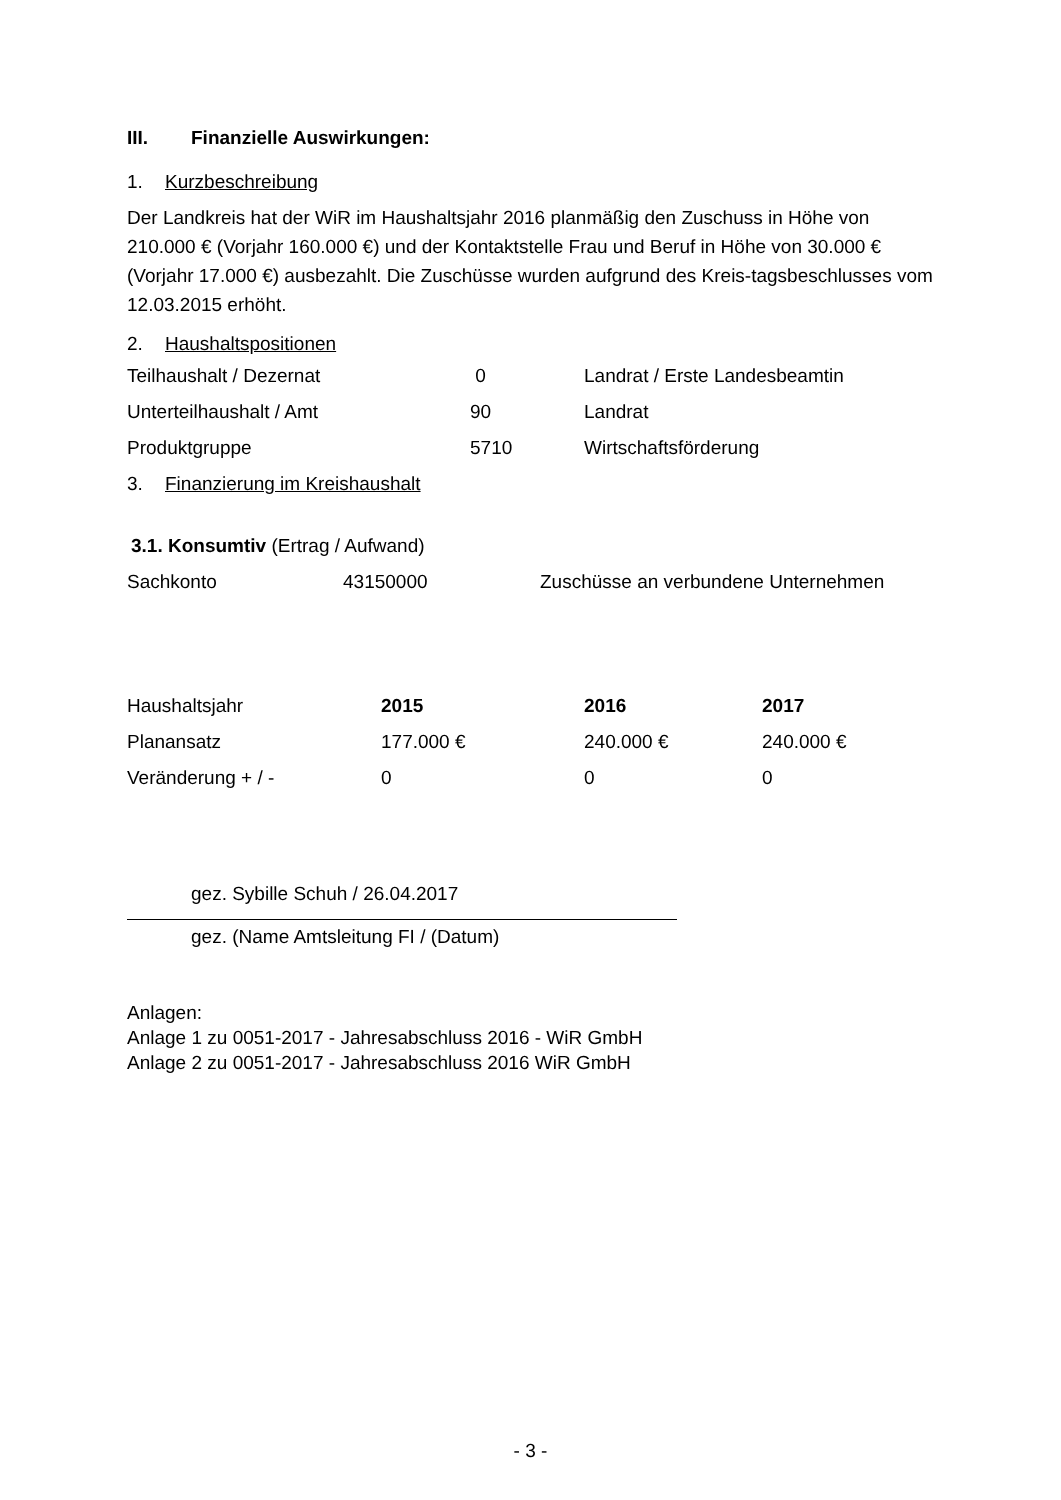III. Finanzielle Auswirkungen:
1. Kurzbeschreibung
Der Landkreis hat der WiR im Haushaltsjahr 2016 planmäßig den Zuschuss in Höhe von 210.000 € (Vorjahr 160.000 €) und der Kontaktstelle Frau und Beruf in Höhe von 30.000 € (Vorjahr 17.000 €) ausbezahlt. Die Zuschüsse wurden aufgrund des Kreis-tagsbeschlusses vom 12.03.2015 erhöht.
2. Haushaltspositionen
| Teilhaushalt / Dezernat | 0 | Landrat / Erste Landesbeamtin |
| Unterteilhaushalt / Amt | 90 | Landrat |
| Produktgruppe | 5710 | Wirtschaftsförderung |
3. Finanzierung im Kreishaushalt
3.1. Konsumtiv (Ertrag / Aufwand)
| Sachkonto | 43150000 | Zuschüsse an verbundene Unternehmen |
| Haushaltsjahr | 2015 | 2016 | 2017 |
| Planansatz | 177.000 € | 240.000 € | 240.000 € |
| Veränderung + / - | 0 | 0 | 0 |
gez. Sybille Schuh / 26.04.2017
gez. (Name Amtsleitung FI / (Datum)
Anlagen:
Anlage 1 zu 0051-2017 - Jahresabschluss 2016 - WiR GmbH
Anlage 2 zu 0051-2017 - Jahresabschluss 2016 WiR GmbH
- 3 -